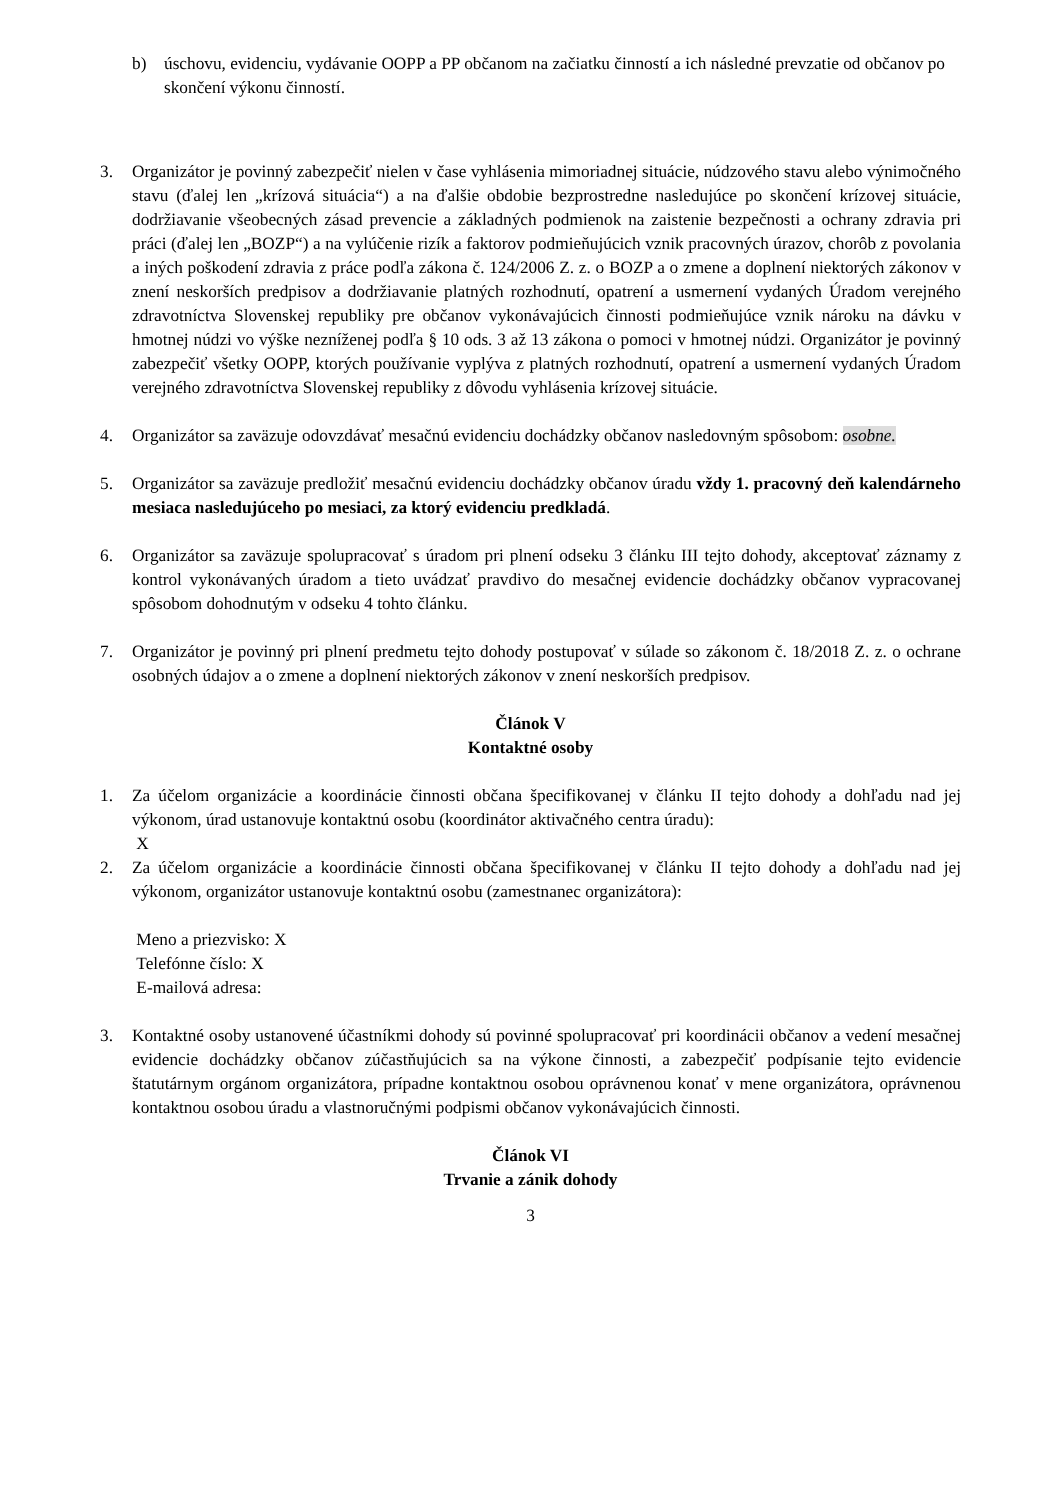b) úschovu, evidenciu, vydávanie OOPP a PP občanom na začiatku činností a ich následné prevzatie od občanov po skončení výkonu činností.
3. Organizátor je povinný zabezpečiť nielen v čase vyhlásenia mimoriadnej situácie, núdzového stavu alebo výnimočného stavu (ďalej len „krízová situácia“) a na ďalšie obdobie bezprostredne nasledujúce po skončení krízovej situácie, dodržiavanie všeobecných zásad prevencie a základných podmienok na zaistenie bezpečnosti a ochrany zdravia pri práci (ďalej len „BOZP“) a na vylúčenie rizík a faktorov podmieňujúcich vznik pracovných úrazov, chorôb z povolania a iných poškodení zdravia z práce podľa zákona č. 124/2006 Z. z. o BOZP a o zmene a doplnení niektorých zákonov v znení neskorších predpisov a dodržiavanie platných rozhodnutí, opatrení a usmernení vydaných Úradom verejného zdravotníctva Slovenskej republiky pre občanov vykonávajúcich činnosti podmieňujúce vznik nároku na dávku v hmotnej núdzi vo výške nezníženej podľa § 10 ods. 3 až 13 zákona o pomoci v hmotnej núdzi. Organizátor je povinný zabezpečiť všetky OOPP, ktorých používanie vyplýva z platných rozhodnutí, opatrení a usmernení vydaných Úradom verejného zdravotníctva Slovenskej republiky z dôvodu vyhlásenia krízovej situácie.
4. Organizátor sa zaväzuje odovzdávať mesačnú evidenciu dochádzky občanov nasledovným spôsobom: osobne.
5. Organizátor sa zaväzuje predložiť mesačnú evidenciu dochádzky občanov úradu vždy 1. pracovný deň kalendárneho mesiaca nasledujúceho po mesiaci, za ktorý evidenciu predkladá.
6. Organizátor sa zaväzuje spolupracovať s úradom pri plnení odseku 3 článku III tejto dohody, akceptovať záznamy z kontrol vykonávaných úradom a tieto uvádzať pravdivo do mesačnej evidencie dochádzky občanov vypracovanej spôsobom dohodnutým v odseku 4 tohto článku.
7. Organizátor je povinný pri plnení predmetu tejto dohody postupovať v súlade so zákonom č. 18/2018 Z. z. o ochrane osobných údajov a o zmene a doplnení niektorých zákonov v znení neskorších predpisov.
Článok V
Kontaktné osoby
1. Za účelom organizácie a koordinácie činnosti občana špecifikovanej v článku II tejto dohody a dohľadu nad jej výkonom, úrad ustanovuje kontaktnú osobu (koordinátor aktivačného centra úradu):
X
2. Za účelom organizácie a koordinácie činnosti občana špecifikovanej v článku II tejto dohody a dohľadu nad jej výkonom, organizátor ustanovuje kontaktnú osobu (zamestnanec organizátora):
Meno a priezvisko: X
Telefónne číslo: X
E-mailová adresa:
3. Kontaktné osoby ustanovené účastníkmi dohody sú povinné spolupracovať pri koordinácii občanov a vedení mesačnej evidencie dochádzky občanov zúčastňujúcich sa na výkone činnosti, a zabezpečiť podpísanie tejto evidencie štatutárnym orgánom organizátora, prípadne kontaktnou osobou oprávnenou konať v mene organizátora, oprávnenou kontaktnou osobou úradu a vlastnoručnými podpismi občanov vykonávajúcich činnosti.
Článok VI
Trvanie a zánik dohody
3